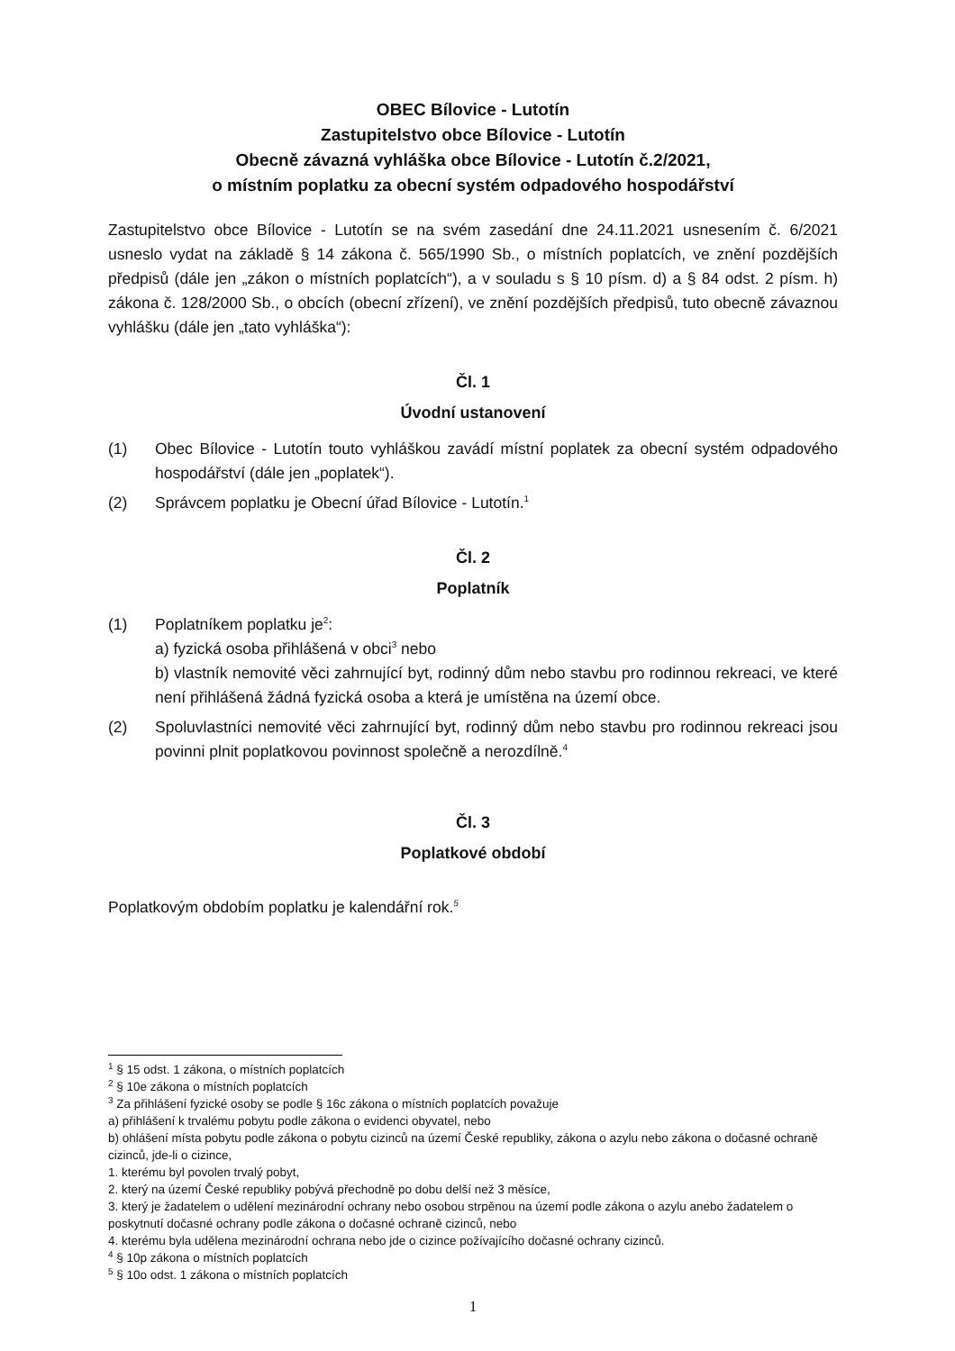OBEC Bílovice - Lutotín
Zastupitelstvo obce Bílovice - Lutotín
Obecně závazná vyhláška obce Bílovice - Lutotín č.2/2021,
o místním poplatku za obecní systém odpadového hospodářství
Zastupitelstvo obce Bílovice - Lutotín se na svém zasedání dne 24.11.2021 usnesením č. 6/2021 usneslo vydat na základě § 14 zákona č. 565/1990 Sb., o místních poplatcích, ve znění pozdějších předpisů (dále jen „zákon o místních poplatcích“), a v souladu s § 10 písm. d) a § 84 odst. 2 písm. h) zákona č. 128/2000 Sb., o obcích (obecní zřízení), ve znění pozdějších předpisů, tuto obecně závaznou vyhlášku (dále jen „tato vyhláška“):
Čl. 1
Úvodní ustanovení
(1) Obec Bílovice - Lutotín touto vyhláškou zavádí místní poplatek za obecní systém odpadového hospodářství (dále jen „poplatek“).
(2) Správcem poplatku je Obecní úřad Bílovice - Lutotín.<sup>1</sup>
Čl. 2
Poplatník
(1) Poplatníkem poplatku je<sup>2</sup>:
a) fyzická osoba přihlášená v obci<sup>3</sup> nebo
b) vlastník nemovité věci zahrnující byt, rodinný dům nebo stavbu pro rodinnou rekreaci, ve které není přihlášená žádná fyzická osoba a která je umístěna na území obce.
(2) Spoluvlastníci nemovité věci zahrnující byt, rodinný dům nebo stavbu pro rodinnou rekreaci jsou povinni plnit poplatkovou povinnost společně a nerozdílně.<sup>4</sup>
Čl. 3
Poplatkové období
Poplatkovým obdobím poplatku je kalendářní rok.<sup>5</sup>
<sup>1</sup> § 15 odst. 1 zákona, o místních poplatcích
<sup>2</sup> § 10e zákona o místních poplatcích
<sup>3</sup> Za přihlášení fyzické osoby se podle § 16c zákona o místních poplatcích považuje
a) přihlášení k trvalému pobytu podle zákona o evidenci obyvatel, nebo
b) ohlášení místa pobytu podle zákona o pobytu cizinců na území České republiky, zákona o azylu nebo zákona o dočasné ochraně cizinců, jde-li o cizince,
1. kterému byl povolen trvalý pobyt,
2. který na území České republiky pobývá přechodně po dobu delší než 3 měsíce,
3. který je žadatelem o udělení mezinárodní ochrany nebo osobou strpěnou na území podle zákona o azylu anebo žadatelem o poskytnutí dočasné ochrany podle zákona o dočasné ochraně cizinců, nebo
4. kterému byla udělena mezinárodní ochrana nebo jde o cizince požívajícího dočasné ochrany cizinců.
<sup>4</sup> § 10p zákona o místních poplatcích
<sup>5</sup> § 10o odst. 1 zákona o místních poplatcích
1